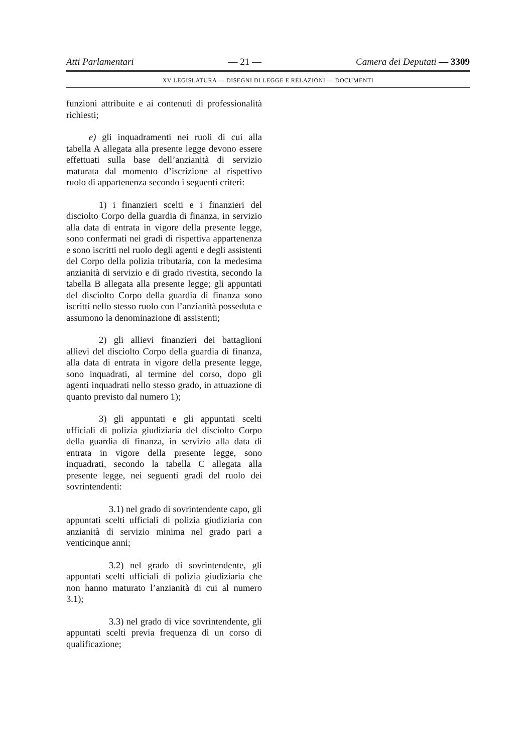Atti Parlamentari — 21 — Camera dei Deputati — 3309
XV LEGISLATURA — DISEGNI DI LEGGE E RELAZIONI — DOCUMENTI
funzioni attribuite e ai contenuti di professionalità richiesti;
e) gli inquadramenti nei ruoli di cui alla tabella A allegata alla presente legge devono essere effettuati sulla base dell’anzianità di servizio maturata dal momento d’iscrizione al rispettivo ruolo di appartenenza secondo i seguenti criteri:
1) i finanzieri scelti e i finanzieri del disciolto Corpo della guardia di finanza, in servizio alla data di entrata in vigore della presente legge, sono confermati nei gradi di rispettiva appartenenza e sono iscritti nel ruolo degli agenti e degli assistenti del Corpo della polizia tributaria, con la medesima anzianità di servizio e di grado rivestita, secondo la tabella B allegata alla presente legge; gli appuntati del disciolto Corpo della guardia di finanza sono iscritti nello stesso ruolo con l’anzianità posseduta e assumono la denominazione di assistenti;
2) gli allievi finanzieri dei battaglioni allievi del disciolto Corpo della guardia di finanza, alla data di entrata in vigore della presente legge, sono inquadrati, al termine del corso, dopo gli agenti inquadrati nello stesso grado, in attuazione di quanto previsto dal numero 1);
3) gli appuntati e gli appuntati scelti ufficiali di polizia giudiziaria del disciolto Corpo della guardia di finanza, in servizio alla data di entrata in vigore della presente legge, sono inquadrati, secondo la tabella C allegata alla presente legge, nei seguenti gradi del ruolo dei sovrintendenti:
3.1) nel grado di sovrintendente capo, gli appuntati scelti ufficiali di polizia giudiziaria con anzianità di servizio minima nel grado pari a venticinque anni;
3.2) nel grado di sovrintendente, gli appuntati scelti ufficiali di polizia giudiziaria che non hanno maturato l’anzianità di cui al numero 3.1);
3.3) nel grado di vice sovrintendente, gli appuntati scelti previa frequenza di un corso di qualificazione;